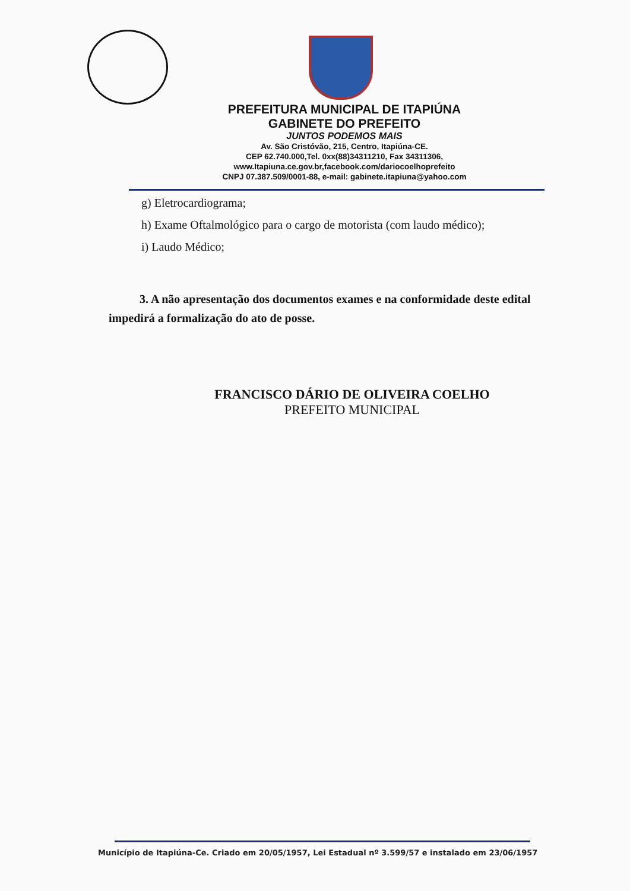PREFEITURA MUNICIPAL DE ITAPIÚNA
GABINETE DO PREFEITO
JUNTOS PODEMOS MAIS
Av. São Cristóvão, 215, Centro, Itapiúna-CE.
CEP 62.740.000,Tel. 0xx(88)34311210, Fax 34311306,
www.Itapiuna.ce.gov.br,facebook.com/dariocoelhoprefeito
CNPJ 07.387.509/0001-88, e-mail: gabinete.itapiuna@yahoo.com
g) Eletrocardiograma;
h) Exame Oftalmológico para o cargo de motorista (com laudo médico);
i) Laudo Médico;
3. A não apresentação dos documentos exames e na conformidade deste edital impedirá a formalização do ato de posse.
FRANCISCO DÁRIO DE OLIVEIRA COELHO
PREFEITO MUNICIPAL
Município de Itapiúna-Ce. Criado em 20/05/1957, Lei Estadual nº 3.599/57 e instalado em 23/06/1957